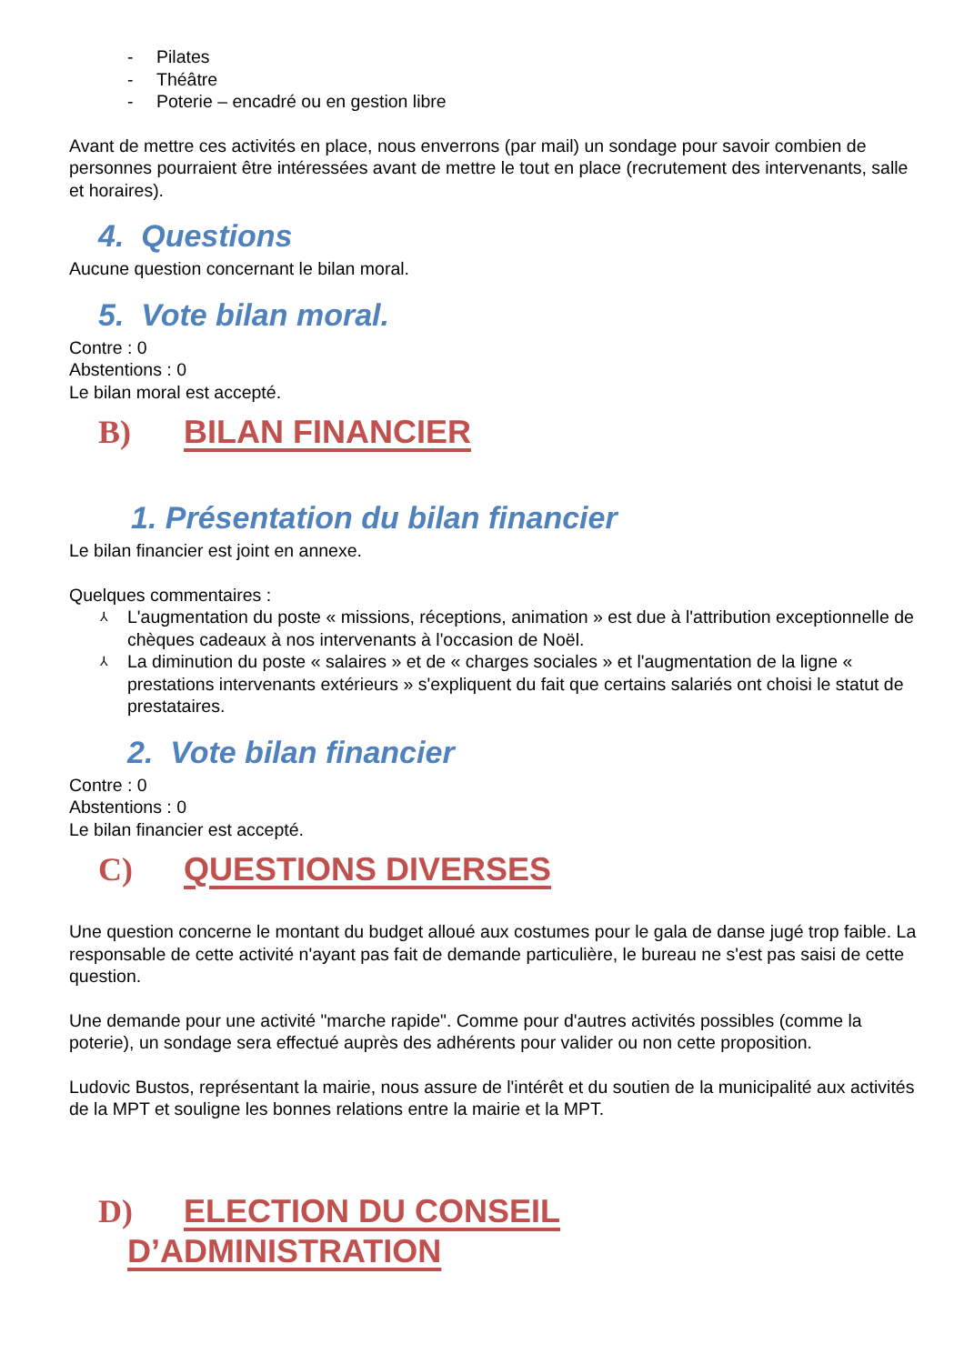- Pilates
- Théâtre
- Poterie – encadré ou en gestion libre
Avant de mettre ces activités en place, nous enverrons (par mail) un sondage pour savoir combien de personnes pourraient être intéressées avant de mettre le tout en place (recrutement des intervenants, salle et horaires).
4. Questions
Aucune question concernant le bilan moral.
5. Vote bilan moral.
Contre : 0
Abstentions : 0
Le bilan moral est accepté.
B) BILAN FINANCIER
1. Présentation du bilan financier
Le bilan financier est joint en annexe.
Quelques commentaires :
⅄ L'augmentation du poste « missions, réceptions, animation » est due à l'attribution exceptionnelle de chèques cadeaux à nos intervenants à l'occasion de Noël.
⅄ La diminution du poste « salaires » et de « charges sociales » et l'augmentation de la ligne « prestations intervenants extérieurs » s'expliquent du fait que certains salariés ont choisi le statut de prestataires.
2. Vote bilan financier
Contre : 0
Abstentions : 0
Le bilan financier est accepté.
C) QUESTIONS DIVERSES
Une question concerne le montant du budget alloué aux costumes pour le gala de danse jugé trop faible. La responsable de cette activité n'ayant pas fait de demande particulière, le bureau ne s'est pas saisi de cette question.
Une demande pour une activité "marche rapide". Comme pour d'autres activités possibles (comme la poterie), un sondage sera effectué auprès des adhérents pour valider ou non cette proposition.
Ludovic Bustos, représentant la mairie, nous assure de l'intérêt et du soutien de la municipalité aux activités de la MPT et souligne les bonnes relations entre la mairie et la MPT.
D) ELECTION DU CONSEIL
D’ADMINISTRATION